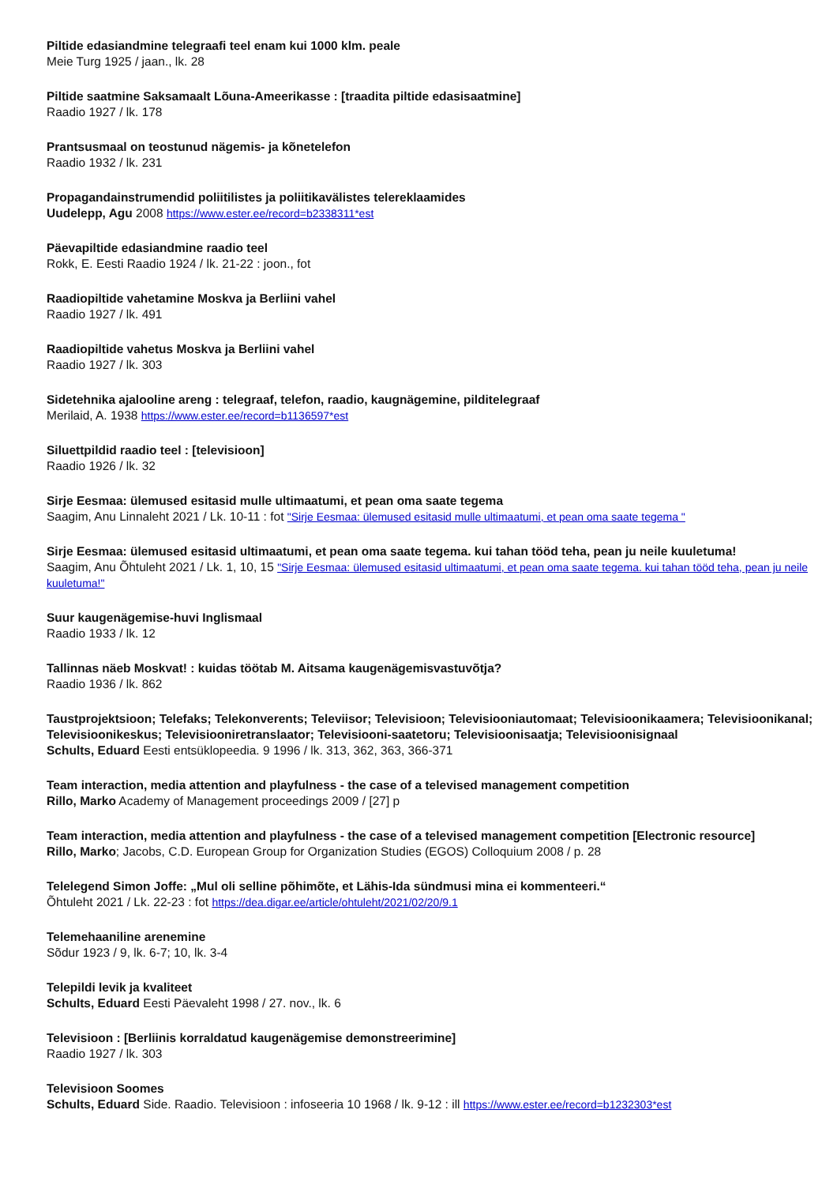Piltide edasiandmine telegraafi teel enam kui 1000 klm. peale
Meie Turg 1925 / jaan., lk. 28
Piltide saatmine Saksamaalt Lõuna-Ameerikasse : [traadita piltide edasisaatmine]
Raadio 1927 / lk. 178
Prantsusmaal on teostunud nägemis- ja kõnetelefon
Raadio 1932 / lk. 231
Propagandainstrumendid poliitilistes ja poliitikavälistes telereklaamides
Uudelepp, Agu 2008 https://www.ester.ee/record=b2338311*est
Päevapiltide edasiandmine raadio teel
Rokk, E. Eesti Raadio 1924 / lk. 21-22 : joon., fot
Raadiopiltide vahetamine Moskva ja Berliini vahel
Raadio 1927 / lk. 491
Raadiopiltide vahetus Moskva ja Berliini vahel
Raadio 1927 / lk. 303
Sidetehnika ajalooline areng : telegraaf, telefon, raadio, kaugnägemine, pilditelegraaf
Merilaid, A. 1938 https://www.ester.ee/record=b1136597*est
Siluettpildid raadio teel : [televisioon]
Raadio 1926 / lk. 32
Sirje Eesmaa: ülemused esitasid mulle ultimaatumi, et pean oma saate tegema
Saagim, Anu Linnaleht 2021 / Lk. 10-11 : fot "Sirje Eesmaa: ülemused esitasid mulle ultimaatumi, et pean oma saate tegema "
Sirje Eesmaa: ülemused esitasid ultimaatumi, et pean oma saate tegema. kui tahan tööd teha, pean ju neile kuuletuma!
Saagim, Anu Õhtuleht 2021 / Lk. 1, 10, 15 "Sirje Eesmaa: ülemused esitasid ultimaatumi, et pean oma saate tegema. kui tahan tööd teha, pean ju neile kuuletuma!"
Suur kaugenägemise-huvi Inglismaal
Raadio 1933 / lk. 12
Tallinnas näeb Moskvat! : kuidas töötab M. Aitsama kaugenägemisvastuvõtja?
Raadio 1936 / lk. 862
Taustprojektsioon; Telefaks; Telekonverents; Televiisor; Televisioon; Televisiooniautomaat; Televisioonikaamera; Televisioonikanal; Televisioonikeskus; Televisiooniretranslaator; Televisiooni-saatetoru; Televisioonisaatja; Televisioonisignaal
Schults, Eduard Eesti entsüklopeedia. 9 1996 / lk. 313, 362, 363, 366-371
Team interaction, media attention and playfulness - the case of a televised management competition
Rillo, Marko Academy of Management proceedings 2009 / [27] p
Team interaction, media attention and playfulness - the case of a televised management competition [Electronic resource]
Rillo, Marko; Jacobs, C.D. European Group for Organization Studies (EGOS) Colloquium 2008 / p. 28
Telelegend Simon Joffe: „Mul oli selline põhimõte, et Lähis-Ida sündmusi mina ei kommenteeri.“
Õhtuleht 2021 / Lk. 22-23 : fot https://dea.digar.ee/article/ohtuleht/2021/02/20/9.1
Telemehaaniline arenemine
Sõdur 1923 / 9, lk. 6-7; 10, lk. 3-4
Telepildi levik ja kvaliteet
Schults, Eduard Eesti Päevaleht 1998 / 27. nov., lk. 6
Televisioon : [Berliinis korraldatud kaugenägemise demonstreerimine]
Raadio 1927 / lk. 303
Televisioon Soomes
Schults, Eduard Side. Raadio. Televisioon : infoseeria 10 1968 / lk. 9-12 : ill https://www.ester.ee/record=b1232303*est